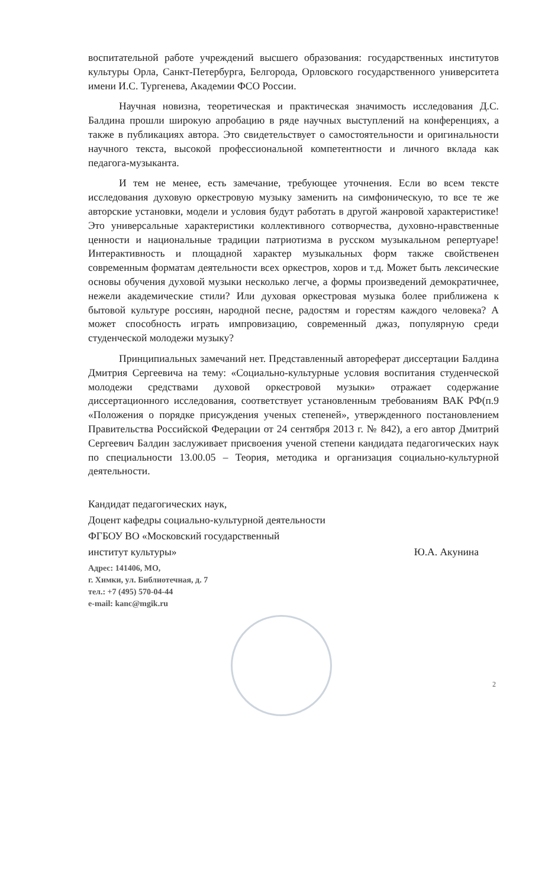воспитательной работе учреждений высшего образования: государственных институтов культуры Орла, Санкт-Петербурга, Белгорода, Орловского государственного университета имени И.С. Тургенева, Академии ФСО России.
Научная новизна, теоретическая и практическая значимость исследования Д.С. Балдина прошли широкую апробацию в ряде научных выступлений на конференциях, а также в публикациях автора. Это свидетельствует о самостоятельности и оригинальности научного текста, высокой профессиональной компетентности и личного вклада как педагога-музыканта.
И тем не менее, есть замечание, требующее уточнения. Если во всем тексте исследования духовую оркестровую музыку заменить на симфоническую, то все те же авторские установки, модели и условия будут работать в другой жанровой характеристике! Это универсальные характеристики коллективного сотворчества, духовно-нравственные ценности и национальные традиции патриотизма в русском музыкальном репертуаре! Интерактивность и площадной характер музыкальных форм также свойственен современным форматам деятельности всех оркестров, хоров и т.д. Может быть лексические основы обучения духовой музыки несколько легче, а формы произведений демократичнее, нежели академические стили? Или духовая оркестровая музыка более приближена к бытовой культуре россиян, народной песне, радостям и горестям каждого человека? А может способность играть импровизацию, современный джаз, популярную среди студенческой молодежи музыку?
Принципиальных замечаний нет. Представленный автореферат диссертации Балдина Дмитрия Сергеевича на тему: «Социально-культурные условия воспитания студенческой молодежи средствами духовой оркестровой музыки» отражает содержание диссертационного исследования, соответствует установленным требованиям ВАК РФ(п.9 «Положения о порядке присуждения ученых степеней», утвержденного постановлением Правительства Российской Федерации от 24 сентября 2013 г. № 842), а его автор Дмитрий Сергеевич Балдин заслуживает присвоения ученой степени кандидата педагогических наук по специальности 13.00.05 – Теория, методика и организация социально-культурной деятельности.
Кандидат педагогических наук,
Доцент кафедры социально-культурной деятельности
ФГБОУ ВО «Московский государственный
институт культуры» Ю.А. Акунина
Адрес: 141406, МО,
г. Химки, ул. Библиотечная, д. 7
тел.: +7 (495) 570-04-44
e-mail: kanc@mgik.ru
2